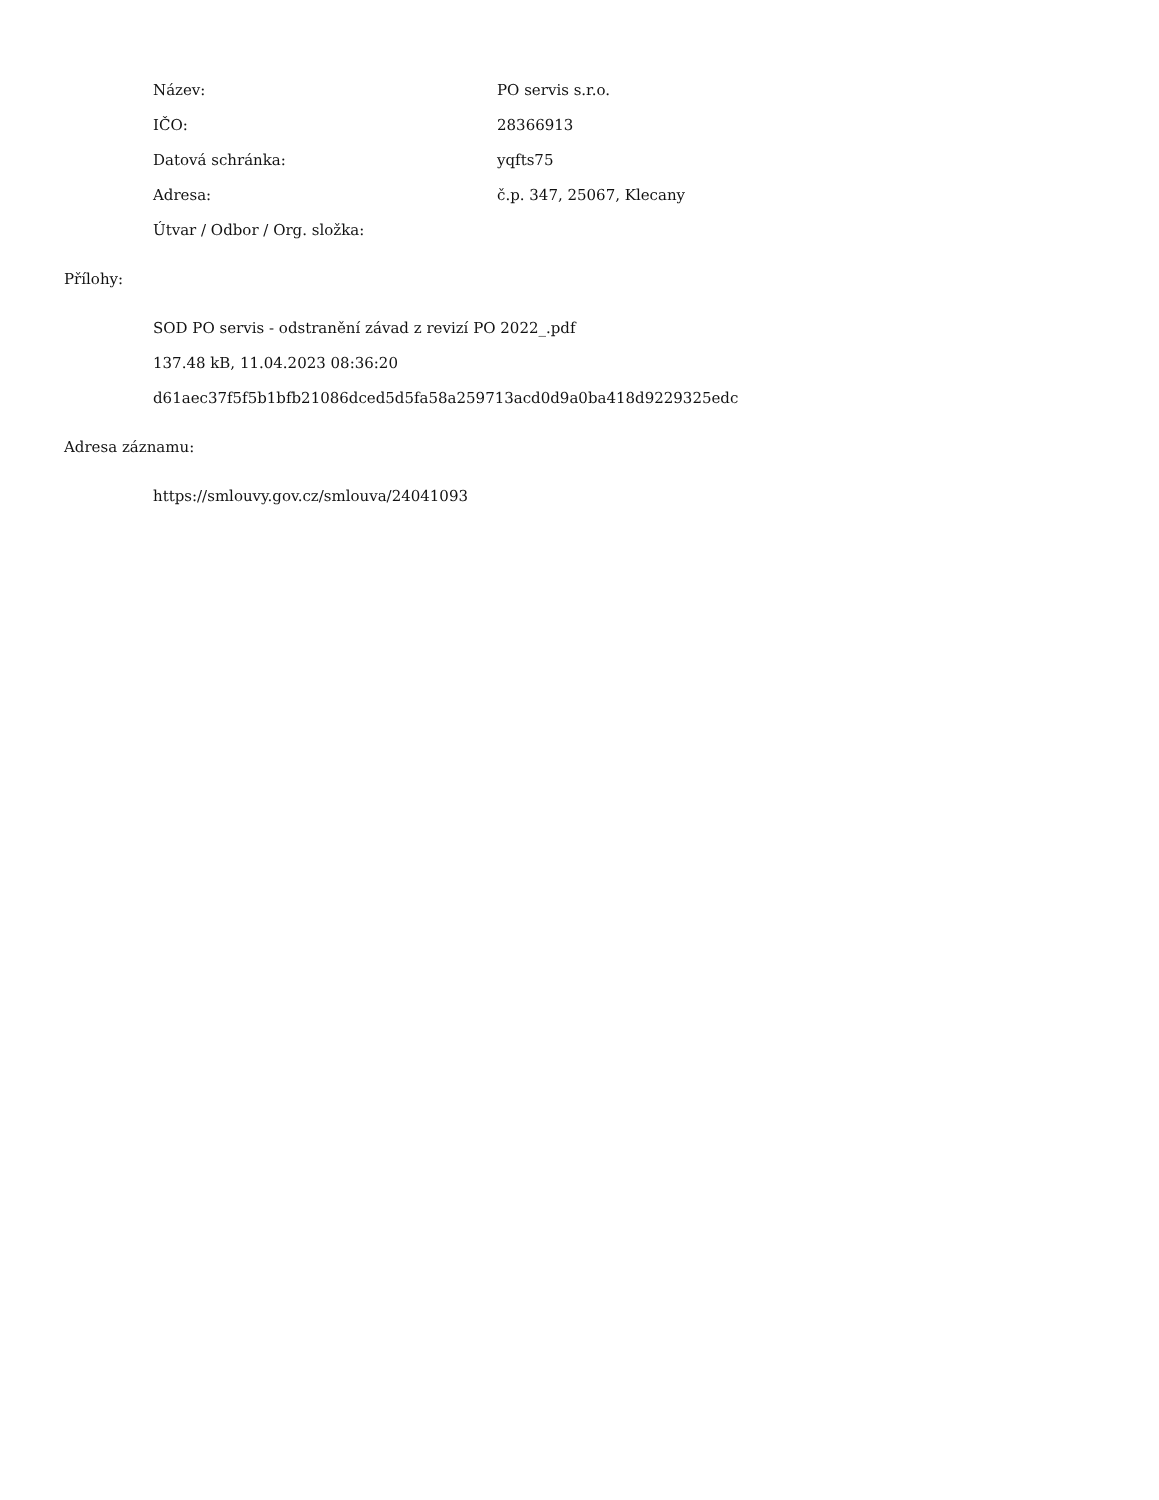Název: PO servis s.r.o.
IČO: 28366913
Datová schránka: yqfts75
Adresa: č.p. 347, 25067, Klecany
Útvar / Odbor / Org. složka:
Přílohy:
SOD PO servis - odstranění závad z revizí PO 2022_.pdf
137.48 kB, 11.04.2023 08:36:20
d61aec37f5f5b1bfb21086dced5d5fa58a259713acd0d9a0ba418d9229325edc
Adresa záznamu:
https://smlouvy.gov.cz/smlouva/24041093